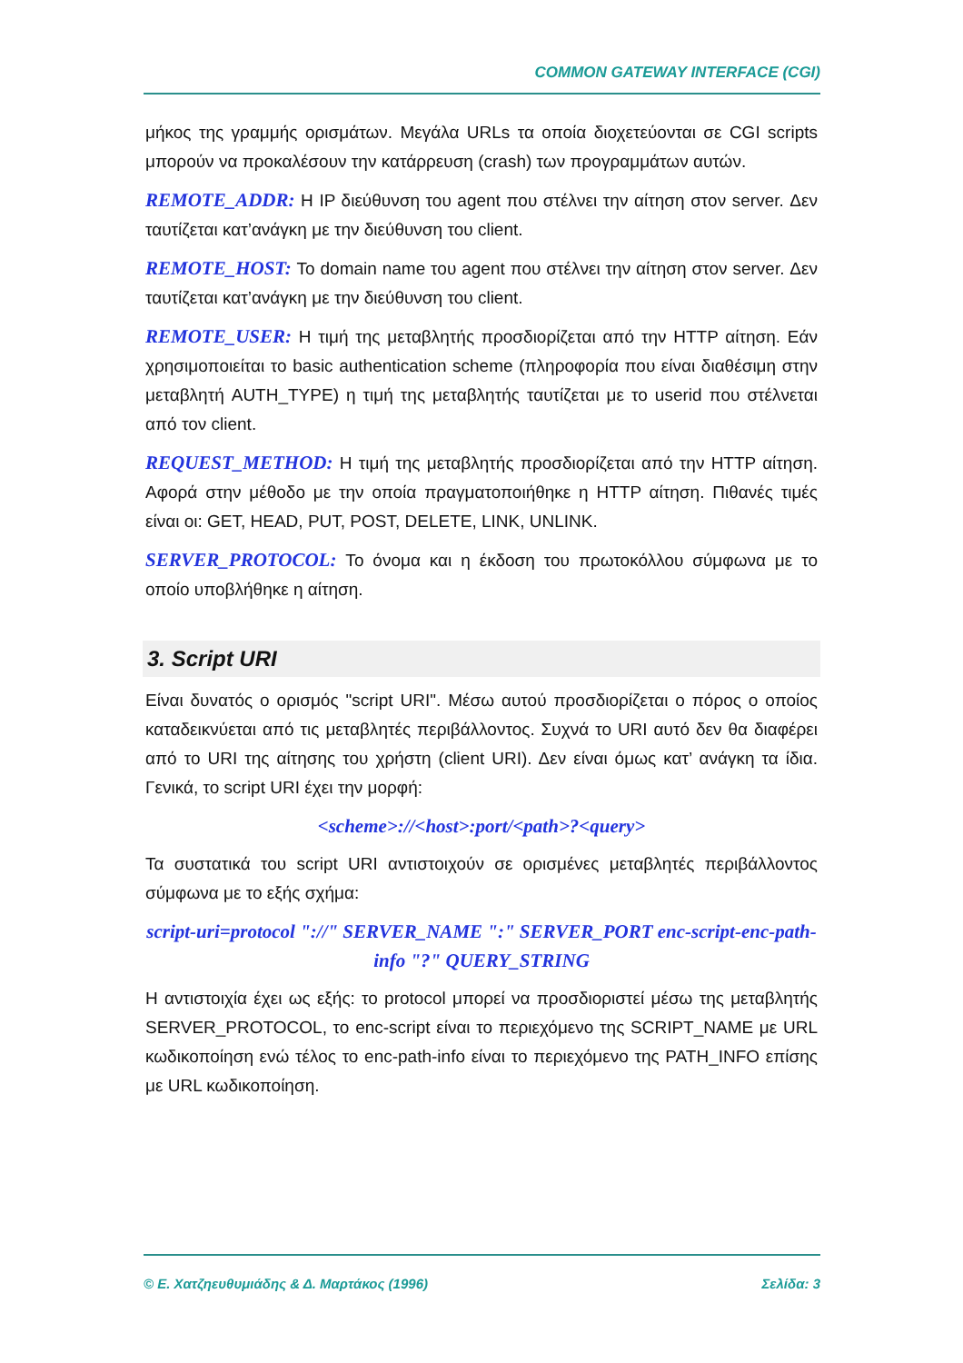COMMON GATEWAY INTERFACE (CGI)
μήκος της γραμμής ορισμάτων. Μεγάλα URLs τα οποία διοχετεύονται σε CGI scripts μπορούν να προκαλέσουν την κατάρρευση (crash) των προγραμμάτων αυτών.
REMOTE_ADDR: Η IP διεύθυνση του agent που στέλνει την αίτηση στον server. Δεν ταυτίζεται κατ’ανάγκη με την διεύθυνση του client.
REMOTE_HOST: Το domain name του agent που στέλνει την αίτηση στον server. Δεν ταυτίζεται κατ’ανάγκη με την διεύθυνση του client.
REMOTE_USER: Η τιμή της μεταβλητής προσδιορίζεται από την HTTP αίτηση. Εάν χρησιμοποιείται το basic authentication scheme (πληροφορία που είναι διαθέσιμη στην μεταβλητή AUTH_TYPE) η τιμή της μεταβλητής ταυτίζεται με το userid που στέλνεται από τον client.
REQUEST_METHOD: Η τιμή της μεταβλητής προσδιορίζεται από την HTTP αίτηση. Αφορά στην μέθοδο με την οποία πραγματοποιήθηκε η HTTP αίτηση. Πιθανές τιμές είναι οι: GET, HEAD, PUT, POST, DELETE, LINK, UNLINK.
SERVER_PROTOCOL: Το όνομα και η έκδοση του πρωτοκόλλου σύμφωνα με το οποίο υποβλήθηκε η αίτηση.
3. Script URI
Είναι δυνατός ο ορισμός "script URI". Μέσω αυτού προσδιορίζεται ο πόρος ο οποίος καταδεικνύεται από τις μεταβλητές περιβάλλοντος. Συχνά το URI αυτό δεν θα διαφέρει από το URI της αίτησης του χρήστη (client URI). Δεν είναι όμως κατ’ ανάγκη τα ίδια. Γενικά, το script URI έχει την μορφή:
<scheme>://<host>:port/<path>?<query>
Τα συστατικά του script URI αντιστοιχούν σε ορισμένες μεταβλητές περιβάλλοντος σύμφωνα με το εξής σχήμα:
script-uri=protocol "://" SERVER_NAME ":" SERVER_PORT enc-script-enc-path-info "?" QUERY_STRING
Η αντιστοιχία έχει ως εξής: το protocol μπορεί να προσδιοριστεί μέσω της μεταβλητής SERVER_PROTOCOL, το enc-script είναι το περιεχόμενο της SCRIPT_NAME με URL κωδικοποίηση ενώ τέλος το enc-path-info είναι το περιεχόμενο της PATH_INFO επίσης με URL κωδικοποίηση.
© Ε. Χατζηευθυμιάδης & Δ. Μαρτάκος (1996) Σελίδα: 3